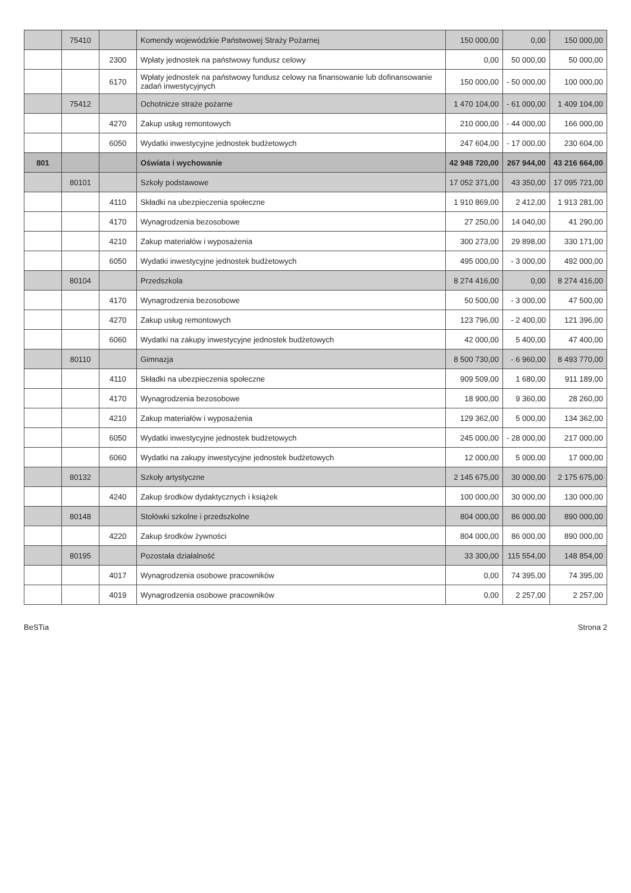| | 75410 | | Komendy wojewódzkie Państwowej Straży Pożarnej | 150 000,00 | 0,00 | 150 000,00 |
| | | 2300 | Wpłaty jednostek na państwowy fundusz celowy | 0,00 | 50 000,00 | 50 000,00 |
| | | 6170 | Wpłaty jednostek na państwowy fundusz celowy na finansowanie lub dofinansowanie zadań inwestycyjnych | 150 000,00 | - 50 000,00 | 100 000,00 |
| | 75412 | | Ochotnicze straże pożarne | 1 470 104,00 | - 61 000,00 | 1 409 104,00 |
| | | 4270 | Zakup usług remontowych | 210 000,00 | - 44 000,00 | 166 000,00 |
| | | 6050 | Wydatki inwestycyjne jednostek budżetowych | 247 604,00 | - 17 000,00 | 230 604,00 |
| 801 | | | Oświata i wychowanie | 42 948 720,00 | 267 944,00 | 43 216 664,00 |
| | 80101 | | Szkoły podstawowe | 17 052 371,00 | 43 350,00 | 17 095 721,00 |
| | | 4110 | Składki na ubezpieczenia społeczne | 1 910 869,00 | 2 412,00 | 1 913 281,00 |
| | | 4170 | Wynagrodzenia bezosobowe | 27 250,00 | 14 040,00 | 41 290,00 |
| | | 4210 | Zakup materiałów i wyposażenia | 300 273,00 | 29 898,00 | 330 171,00 |
| | | 6050 | Wydatki inwestycyjne jednostek budżetowych | 495 000,00 | - 3 000,00 | 492 000,00 |
| | 80104 | | Przedszkola | 8 274 416,00 | 0,00 | 8 274 416,00 |
| | | 4170 | Wynagrodzenia bezosobowe | 50 500,00 | - 3 000,00 | 47 500,00 |
| | | 4270 | Zakup usług remontowych | 123 796,00 | - 2 400,00 | 121 396,00 |
| | | 6060 | Wydatki na zakupy inwestycyjne jednostek budżetowych | 42 000,00 | 5 400,00 | 47 400,00 |
| | 80110 | | Gimnazja | 8 500 730,00 | - 6 960,00 | 8 493 770,00 |
| | | 4110 | Składki na ubezpieczenia społeczne | 909 509,00 | 1 680,00 | 911 189,00 |
| | | 4170 | Wynagrodzenia bezosobowe | 18 900,00 | 9 360,00 | 28 260,00 |
| | | 4210 | Zakup materiałów i wyposażenia | 129 362,00 | 5 000,00 | 134 362,00 |
| | | 6050 | Wydatki inwestycyjne jednostek budżetowych | 245 000,00 | - 28 000,00 | 217 000,00 |
| | | 6060 | Wydatki na zakupy inwestycyjne jednostek budżetowych | 12 000,00 | 5 000,00 | 17 000,00 |
| | 80132 | | Szkoły artystyczne | 2 145 675,00 | 30 000,00 | 2 175 675,00 |
| | | 4240 | Zakup środków dydaktycznych i książek | 100 000,00 | 30 000,00 | 130 000,00 |
| | 80148 | | Stołówki szkolne i przedszkolne | 804 000,00 | 86 000,00 | 890 000,00 |
| | | 4220 | Zakup środków żywności | 804 000,00 | 86 000,00 | 890 000,00 |
| | 80195 | | Pozostała działalność | 33 300,00 | 115 554,00 | 148 854,00 |
| | | 4017 | Wynagrodzenia osobowe pracowników | 0,00 | 74 395,00 | 74 395,00 |
| | | 4019 | Wynagrodzenia osobowe pracowników | 0,00 | 2 257,00 | 2 257,00 |
BeSTia Strona 2